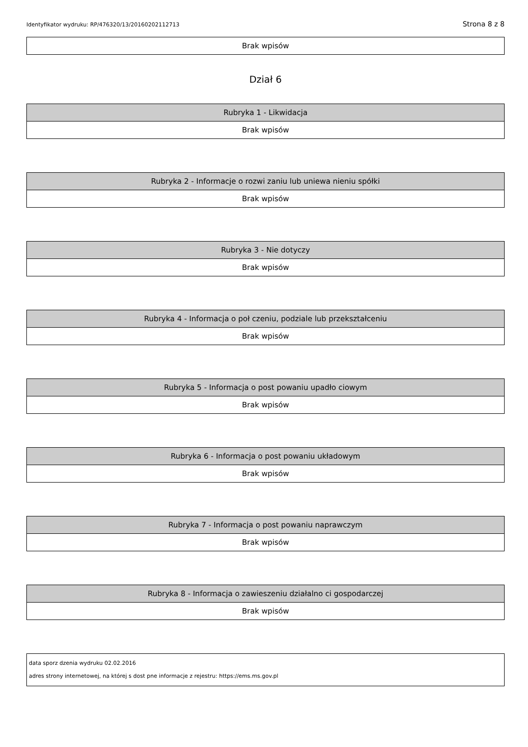Identyfikator wydruku: RP/476320/13/20160202112713 Strona 8 z 8
| Brak wpisów |
Dział 6
| Rubryka 1 - Likwidacja |
| --- |
| Brak wpisów |
| Rubryka 2 - Informacje o rozwi zaniu lub uniewa nieniu spółki |
| --- |
| Brak wpisów |
| Rubryka 3 - Nie dotyczy |
| --- |
| Brak wpisów |
| Rubryka 4 - Informacja o poł czeniu, podziale lub przekształceniu |
| --- |
| Brak wpisów |
| Rubryka 5 - Informacja o post powaniu upadło ciowym |
| --- |
| Brak wpisów |
| Rubryka 6 - Informacja o post powaniu układowym |
| --- |
| Brak wpisów |
| Rubryka 7 - Informacja o post powaniu naprawczym |
| --- |
| Brak wpisów |
| Rubryka 8 - Informacja o zawieszeniu działalno ci gospodarczej |
| --- |
| Brak wpisów |
data sporz dzenia wydruku 02.02.2016
adres strony internetowej, na której s dost pne informacje z rejestru: https://ems.ms.gov.pl